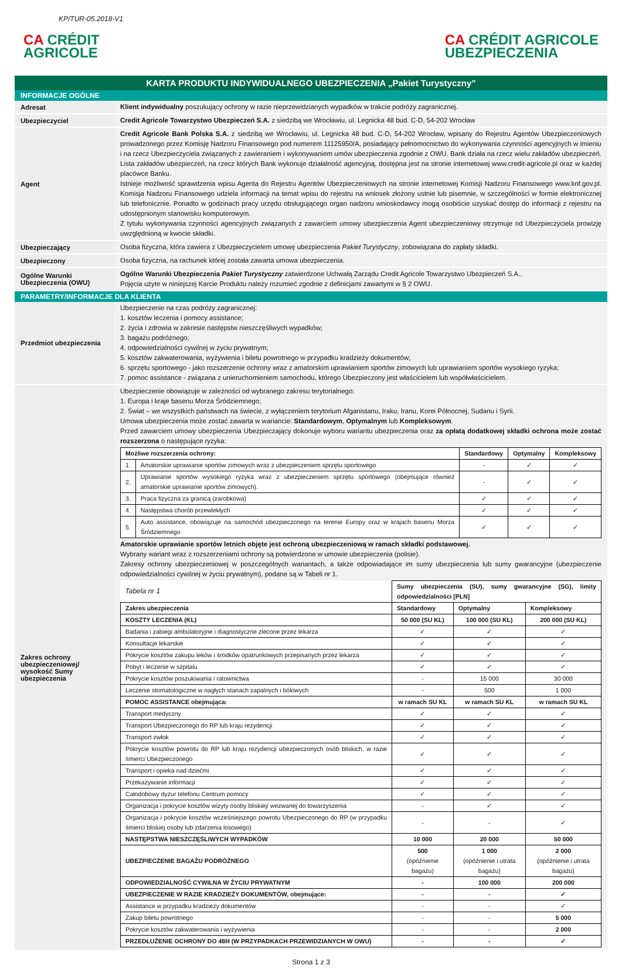KP/TUR-05.2018-V1
CA CRÉDIT
AGRICOLE
CA CRÉDIT AGRICOLE
UBEZPIECZENIA
KARTA PRODUKTU INDYWIDUALNEGO UBEZPIECZENIA „Pakiet Turystyczny”
INFORMACJE OGÓLNE
Adresat
Klient indywidualny poszukujący ochrony w razie nieprzewidzianych wypadków w trakcie podróży zagranicznej.
Ubezpieczyciel
Credit Agricole Towarzystwo Ubezpieczeń S.A. z siedzibą we Wrocławiu, ul. Legnicka 48 bud. C-D, 54-202 Wrocław
Agent
Credit Agricole Bank Polska S.A. z siedzibą we Wrocławiu, ul. Legnicka 48 bud. C-D, 54-202 Wrocław, wpisany do Rejestru Agentów Ubezpieczeniowych prowadzonego przez Komisję Nadzoru Finansowego pod numerem 11125950/A, posiadający pełnomocnictwo do wykonywania czynności agencyjnych w imieniu i na rzecz Ubezpieczyciela związanych z zawieraniem i wykonywaniem umów ubezpieczenia zgodnie z OWU. Bank działa na rzecz wielu zakładów ubezpieczeń. Lista zakładów ubezpieczeń, na rzecz których Bank wykonuje działalność agencyjną, dostępna jest na stronie internetowej www.credit-agricole.pl oraz w każdej placówce Banku.
Istnieje możliwość sprawdzenia wpisu Agenta do Rejestru Agentów Ubezpieczeniowych na stronie internetowej Komisji Nadzoru Finansowego www.knf.gov.pl. Komisja Nadzoru Finansowego udziela informacji na temat wpisu do rejestru na wniosek złożony ustnie lub pisemnie, w szczególności w formie elektronicznej lub telefonicznie. Ponadto w godzinach pracy urzędu obsługującego organ nadzoru wnioskodawcy mogą osobiście uzyskać dostęp do informacji z rejestru na udostępnionym stanowisku komputerowym.
Z tytułu wykonywania czynności agencyjnych związanych z zawarciem umowy ubezpieczenia Agent ubezpieczeniowy otrzymuje od Ubezpieczyciela prowizję uwzględnioną w kwocie składki.
Ubezpieczający
Osoba fizyczna, która zawiera z Ubezpieczycielem umowę ubezpieczenia Pakiet Turystyczny, zobowiązana do zapłaty składki.
Ubezpieczony
Osoba fizyczna, na rachunek której została zawarta umowa ubezpieczenia.
Ogólne Warunki Ubezpieczenia (OWU)
Ogólne Warunki Ubezpieczenia Pakiet Turystyczny zatwierdzone Uchwałą Zarządu Credit Agricole Towarzystwo Ubezpieczeń S.A..
Pojęcia użyte w niniejszej Karcie Produktu należy rozumieć zgodnie z definicjami zawartymi w § 2 OWU.
PARAMETRY/INFORMACJE DLA KLIENTA
Przedmiot ubezpieczenia
Ubezpieczenie na czas podróży zagranicznej:
1. kosztów leczenia i pomocy assistance;
2. życia i zdrowia w zakresie następstw nieszczęśliwych wypadków;
3. bagażu podróżnego;
4. odpowiedzialności cywilnej w życiu prywatnym;
5. kosztów zakwaterowania, wyżywienia i biletu powrotnego w przypadku kradzieży dokumentów;
6. sprzętu sportowego - jako rozszerzenie ochrony wraz z amatorskim uprawianiem sportów zimowych lub uprawianiem sportów wysokiego ryzyka;
7. pomoc assistance - związana z unieruchomieniem samochodu, którego Ubezpieczony jest właścicielem lub współwłaścicielem.
Zakres ochrony ubezpieczeniowej/ wysokość Sumy ubezpieczenia
Ubezpieczenie obowiązuje w zależności od wybranego zakresu terytorialnego:
1. Europa i kraje basenu Morza Śródziemnego;
2. Świat – we wszystkich państwach na świecie, z wyłączeniem terytorium Afganistanu, Iraku, Iranu, Korei Północnej, Sudanu i Syrii.
Umowa ubezpieczenia może zostać zawarta w wariancie: Standardowym, Optymalnym lub Kompleksowym.
Przed zawarciem umowy ubezpieczenia Ubezpieczający dokonuje wyboru wariantu ubezpieczenia oraz za opłatą dodatkowej składki ochrona może zostać rozszerzona o następujące ryzyka:
| Możliwe rozszerzenia ochrony: | | Standardowy | Optymalny | Kompleksowy |
| --- | --- | --- | --- | --- |
| 1. | Amatorskie uprawianie sportów zimowych wraz z ubezpieczeniem sprzętu sportowego | - | ✓ | ✓ |
| 2. | Uprawianie sportów wysokiego ryzyka wraz z ubezpieczeniem sprzętu sportowego (obejmujące również amatorskie uprawianie sportów zimowych). | - | ✓ | ✓ |
| 3. | Praca fizyczna za granicą (zarobkowa) | ✓ | ✓ | ✓ |
| 4. | Następstwa chorób przewlekłych | ✓ | ✓ | ✓ |
| 5. | Auto assistance, obowiązuje na samochód ubezpieczonego na terenie Europy oraz w krajach basenu Morza Śródziemnego | ✓ | ✓ | ✓ |
Amatorskie uprawianie sportów letnich objęte jest ochroną ubezpieczeniową w ramach składki podstawowej.
Wybrany wariant wraz z rozszerzeniami ochrony są potwierdzone w umowie ubezpieczenia (polisie).
Zakresy ochrony ubezpieczeniowej w poszczególnych wariantach, a także odpowiadające im sumy ubezpieczenia lub sumy gwarancyjne (ubezpieczenie odpowiedzialności cywilnej w życiu prywatnym), podane są w Tabeli nr 1.
| Tabela nr 1 | Sumy ubezpieczenia (SU), sumy gwarancyjne (SG), limity odpowiedzialności [PLN] | | |
| Zakres ubezpieczenia | Standardowy | Optymalny | Kompleksowy |
| KOSZTY LECZENIA (KL) | 50 000 (SU KL) | 100 000 (SU KL) | 200 000 (SU KL) |
| Badania i zabiegi ambulatoryjne i diagnostyczne zlecone przez lekarza | ✓ | ✓ | ✓ |
| Konsultacje lekarskie | ✓ | ✓ | ✓ |
| Pokrycie kosztów zakupu leków i środków opatrunkowych przepisanych przez lekarza | ✓ | ✓ | ✓ |
| Pobyt i leczenie w szpitalu | ✓ | ✓ | ✓ |
| Pokrycie kosztów poszukiwania i ratownictwa | - | 15 000 | 30 000 |
| Leczenie stomatologiczne w nagłych stanach zapalnych i bólowych | - | 500 | 1 000 |
| POMOC ASSISTANCE obejmująca: | w ramach SU KL | w ramach SU KL | w ramach SU KL |
| Transport medyczny | ✓ | ✓ | ✓ |
| Transport Ubezpieczonego do RP lub kraju rezydencji | ✓ | ✓ | ✓ |
| Transport zwłok | ✓ | ✓ | ✓ |
| Pokrycie kosztów powrotu do RP lub kraju rezydencji ubezpieczonych osób bliskich, w razie śmierci Ubezpieczonego | ✓ | ✓ | ✓ |
| Transport i opieka nad dziećmi | ✓ | ✓ | ✓ |
| Przekazywanie informacji | ✓ | ✓ | ✓ |
| Całodobowy dyżur telefonu Centrum pomocy | ✓ | ✓ | ✓ |
| Organizacja i pokrycie kosztów wizyty osoby bliskiej/ wezwanej do towarzyszenia | - | ✓ | ✓ |
| Organizacja i pokrycie kosztów wcześniejszego powrotu Ubezpieczonego do RP (w przypadku śmierci bliskiej osoby lub zdarzenia losowego) | - | - | ✓ |
| NASTĘPSTWA NIESZCZĘŚLIWYCH WYPADKÓW | 10 000 | 20 000 | 50 000 |
| UBEZPIECZENIE BAGAŻU PODRÓŻNEGO | 500 (opóźnienie bagażu) | 1 000 (opóźnienie i utrata bagażu) | 2 000 (opóźnienie i utrata bagażu) |
| ODPOWIEDZIALNOŚĆ CYWILNA W ŻYCIU PRYWATNYM | - | 100 000 | 200 000 |
| UBEZPIECZENIE W RAZIE KRADZIEŻY DOKUMENTÓW, obejmujące: | - | - | ✓ |
| Assistance w przypadku kradzieży dokumentów | - | - | ✓ |
| Zakup biletu powrotnego | - | - | 5 000 |
| Pokrycie kosztów zakwaterowania i wyżywienia | - | - | 2 000 |
| PRZEDŁUŻENIE OCHRONY DO 48H (W PRZYPADKACH PRZEWIDZIANYCH W OWU) | - | - | ✓ |
Strona 1 z 3